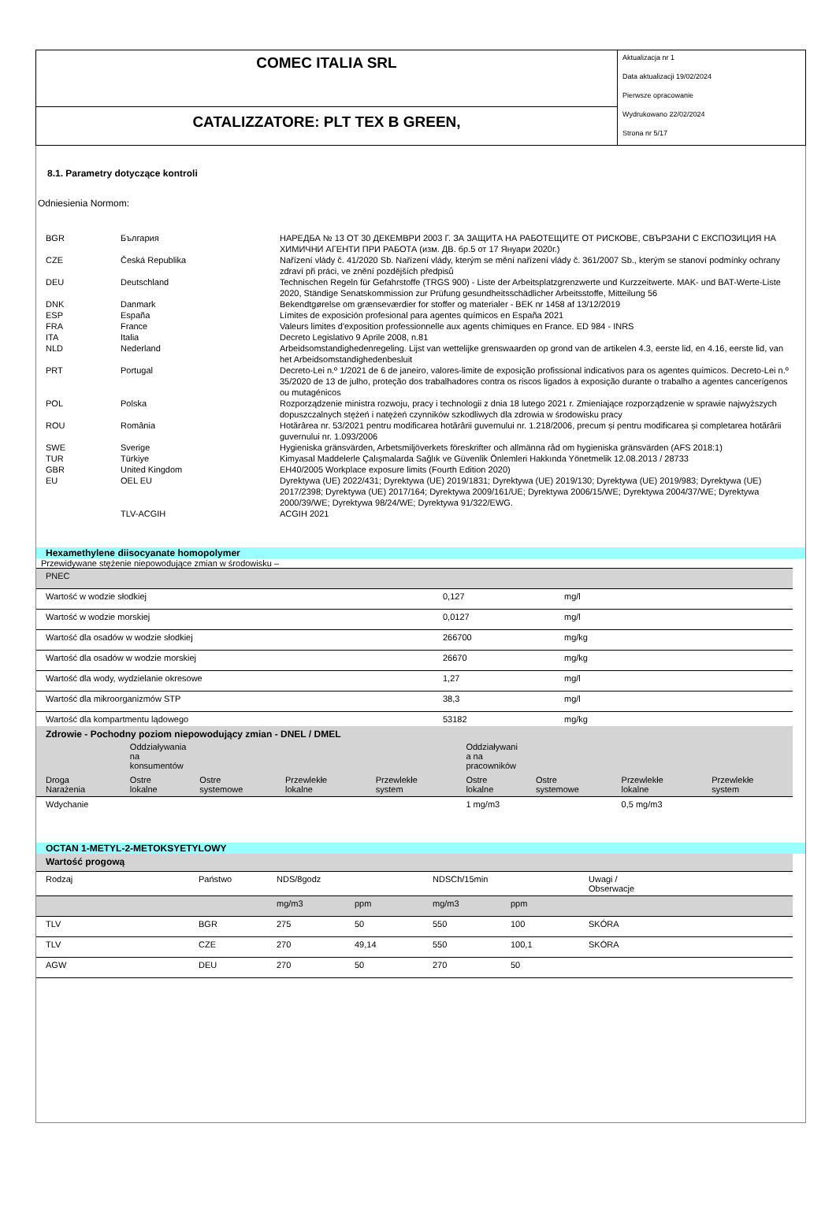COMEC ITALIA SRL
CATALIZZATORE: PLT TEX B GREEN,
Aktualizacja nr 1
Data aktualizacji 19/02/2024
Pierwsze opracowanie
Wydrukowano 22/02/2024
Strona nr 5/17
8.1. Parametry dotyczące kontroli
Odniesienia Normom:
| BGR | България | НАРЕДБА № 13 ОТ 30 ДЕКЕМВРИ 2003 Г. ЗА ЗАЩИТА НА РАБОТЕЩИТЕ ОТ РИСКОВЕ, СВЪРЗАНИ С ЕКСПОЗИЦИЯ НА ХИМИЧНИ АГЕНТИ ПРИ РАБОТА (изм. ДВ. бр.5 от 17 Януари 2020г.) |
| CZE | Česká Republika | Nařízení vlády č. 41/2020 Sb. Nařízení vlády, kterým se mění nařízení vlády č. 361/2007 Sb., kterým se stanoví podmínky ochrany zdraví při práci, ve znění pozdějších předpisů |
| DEU | Deutschland | Technischen Regeln für Gefahrstoffe (TRGS 900) - Liste der Arbeitsplatzgrenzwerte und Kurzzeitwerte. MAK- und BAT-Werte-Liste 2020, Ständige Senatskommission zur Prüfung gesundheitsschädlicher Arbeitsstoffe, Mitteilung 56 |
| DNK | Danmark | Bekendtgørelse om grænseværdier for stoffer og materialer - BEK nr 1458 af 13/12/2019 |
| ESP | España | Límites de exposición profesional para agentes químicos en España 2021 |
| FRA | France | Valeurs limites d'exposition professionnelle aux agents chimiques en France. ED 984 - INRS |
| ITA | Italia | Decreto Legislativo 9 Aprile 2008, n.81 |
| NLD | Nederland | Arbeidsomstandighedenregeling. Lijst van wettelijke grenswaarden op grond van de artikelen 4.3, eerste lid, en 4.16, eerste lid, van het Arbeidsomstandighedenbesluit |
| PRT | Portugal | Decreto-Lei n.º 1/2021 de 6 de janeiro, valores-limite de exposição profissional indicativos para os agentes químicos. Decreto-Lei n.º 35/2020 de 13 de julho, proteção dos trabalhadores contra os riscos ligados à exposição durante o trabalho a agentes cancerígenos ou mutagénicos |
| POL | Polska | Rozporządzenie ministra rozwoju, pracy i technologii z dnia 18 lutego 2021 r. Zmieniające rozporządzenie w sprawie najwyższych dopuszczalnych stężeń i natężeń czynników szkodliwych dla zdrowia w środowisku pracy |
| ROU | România | Hotărârea nr. 53/2021 pentru modificarea hotărârii guvernului nr. 1.218/2006, precum și pentru modificarea și completarea hotărârii guvernului nr. 1.093/2006 |
| SWE | Sverige | Hygieniska gränsvärden, Arbetsmiljöverkets föreskrifter och allmänna råd om hygieniska gränsvärden (AFS 2018:1) |
| TUR | Türkiye | Kimyasal Maddelerle Çalışmalarda Sağlık ve Güvenlik Önlemleri Hakkında Yönetmelik 12.08.2013 / 28733 |
| GBR | United Kingdom | EH40/2005 Workplace exposure limits (Fourth Edition 2020) |
| EU | OEL EU | Dyrektywa (UE) 2022/431; Dyrektywa (UE) 2019/1831; Dyrektywa (UE) 2019/130; Dyrektywa (UE) 2019/983; Dyrektywa (UE) 2017/2398; Dyrektywa (UE) 2017/164; Dyrektywa 2009/161/UE; Dyrektywa 2006/15/WE; Dyrektywa 2004/37/WE; Dyrektywa 2000/39/WE; Dyrektywa 98/24/WE; Dyrektywa 91/322/EWG. |
| | TLV-ACGIH | ACGIH 2021 |
Hexamethylene diisocyanate homopolymer
| Przewidywane stężenie niepowodujące zmian w środowisku – | | |
| PNEC | | |
| Wartość w wodzie słodkiej | 0,127 | mg/l |
| Wartość w wodzie morskiej | 0,0127 | mg/l |
| Wartość dla osadów w wodzie słodkiej | 266700 | mg/kg |
| Wartość dla osadów w wodzie morskiej | 26670 | mg/kg |
| Wartość dla wody, wydzielanie okresowe | 1,27 | mg/l |
| Wartość dla mikroorganizmów STP | 38,3 | mg/l |
| Wartość dla kompartmentu lądowego | 53182 | mg/kg |
| Zdrowie - Pochodny poziom niepowodujący zmian - DNEL / DMEL | | | | | | | | |
| | Oddziaływania na konsumentów | | | | Oddziaływani a na pracowników | | | |
| Droga Narażenia | Ostre lokalne | Ostre systemowe | Przewlekłe lokalne | Przewlekłe system | Ostre lokalne | Ostre systemowe | Przewlekłe lokalne | Przewlekłe system |
| Wdychanie | | | | | 1 mg/m3 | | 0,5 mg/m3 | |
OCTAN 1-METYL-2-METOKSYETYLOWY
| Wartość progową | | | | | | |
| Rodzaj | Państwo | NDS/8godz | | NDSCh/15min | | Uwagi / Obserwacje |
| | | mg/m3 | ppm | mg/m3 | ppm | |
| TLV | BGR | 275 | 50 | 550 | 100 | SKÓRA |
| TLV | CZE | 270 | 49,14 | 550 | 100,1 | SKÓRA |
| AGW | DEU | 270 | 50 | 270 | 50 | |